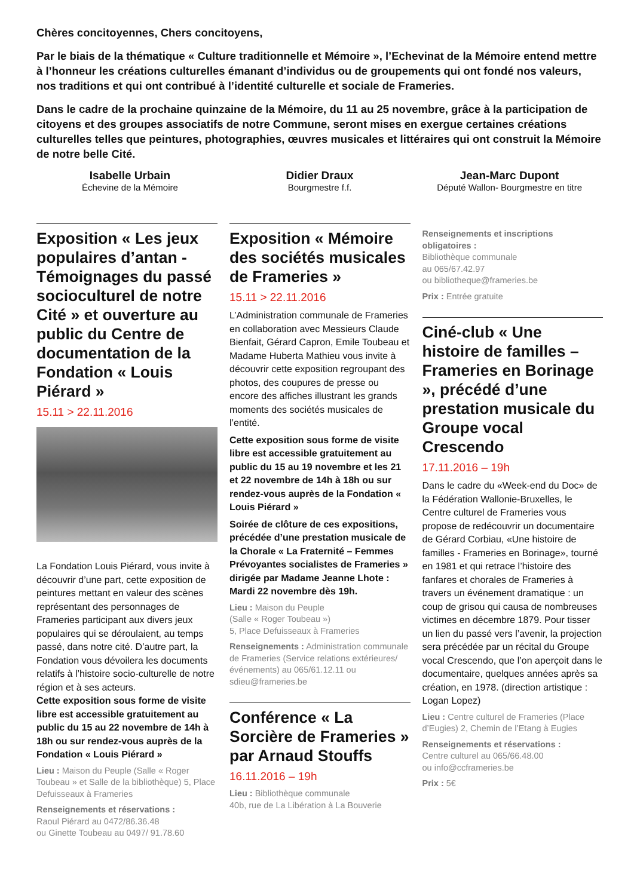Chères concitoyennes, Chers concitoyens,
Par le biais de la thématique « Culture traditionnelle et Mémoire », l’Echevinat de la Mémoire entend mettre à l’honneur les créations culturelles émanant d’individus ou de groupements qui ont fondé nos valeurs, nos traditions et qui ont contribué à l’identité culturelle et sociale de Frameries.
Dans le cadre de la prochaine quinzaine de la Mémoire, du 11 au 25 novembre, grâce à la participation de citoyens et des groupes associatifs de notre Commune, seront mises en exergue certaines créations culturelles telles que peintures, photographies, œuvres musicales et littéraires qui ont construit la Mémoire de notre belle Cité.
Isabelle Urbain
Échevine de la Mémoire
Didier Draux
Bourgmestre f.f.
Jean-Marc Dupont
Député Wallon- Bourgmestre en titre
Exposition « Les jeux populaires d’antan - Témoignages du passé socioculturel de notre Cité » et ouverture au public du Centre de documentation de la Fondation « Louis Piérard »
15.11 > 22.11.2016
La Fondation Louis Piérard, vous invite à découvrir d’une part, cette exposition de peintures mettant en valeur des scènes représentant des personnages de Frameries participant aux divers jeux populaires qui se déroulaient, au temps passé, dans notre cité. D’autre part, la Fondation vous dévoilera les documents relatifs à l’histoire socio-culturelle de notre région et à ses acteurs.
Cette exposition sous forme de visite libre est accessible gratuitement au public du 15 au 22 novembre de 14h à 18h ou sur rendez-vous auprès de la Fondation « Louis Piérard »
Lieu : Maison du Peuple (Salle « Roger Toubeau » et Salle de la bibliothèque) 5, Place Defuisseaux à Frameries
Renseignements et réservations :
Raoul Piérard au 0472/86.36.48
ou Ginette Toubeau au 0497/ 91.78.60
Exposition « Mémoire des sociétés musicales de Frameries »
15.11 > 22.11.2016
L’Administration communale de Frameries en collaboration avec Messieurs Claude Bienfait, Gérard Capron, Emile Toubeau et Madame Huberta Mathieu vous invite à découvrir cette exposition regroupant des photos, des coupures de presse ou encore des affiches illustrant les grands moments des sociétés musicales de l’entité.
Cette exposition sous forme de visite libre est accessible gratuitement au public du 15 au 19 novembre et les 21 et 22 novembre de 14h à 18h ou sur rendez-vous auprès de la Fondation « Louis Piérard »
Soirée de clôture de ces expositions, précédée d’une prestation musicale de la Chorale « La Fraternité – Femmes Prévoyantes socialistes de Frameries » dirigée par Madame Jeanne Lhote : Mardi 22 novembre dès 19h.
Lieu : Maison du Peuple
(Salle « Roger Toubeau »)
5, Place Defuisseaux à Frameries
Renseignements : Administration communale de Frameries (Service relations extérieures/ événements) au 065/61.12.11 ou sdieu@frameries.be
Conférence « La Sorcière de Frameries » par Arnaud Stouffs
16.11.2016 – 19h
Lieu : Bibliothèque communale
40b, rue de La Libération à La Bouverie
Renseignements et inscriptions obligatoires :
Bibliothèque communale
au 065/67.42.97
ou bibliotheque@frameries.be
Prix : Entrée gratuite
Ciné-club « Une histoire de familles – Frameries en Borinage », précédé d’une prestation musicale du Groupe vocal Crescendo
17.11.2016 – 19h
Dans le cadre du «Week-end du Doc» de la Fédération Wallonie-Bruxelles, le Centre culturel de Frameries vous propose de redécouvrir un documentaire de Gérard Corbiau, «Une histoire de familles - Frameries en Borinage», tourné en 1981 et qui retrace l’histoire des fanfares et chorales de Frameries à travers un événement dramatique : un coup de grisou qui causa de nombreuses victimes en décembre 1879. Pour tisser un lien du passé vers l’avenir, la projection sera précédée par un récital du Groupe vocal Crescendo, que l’on aperçoit dans le documentaire, quelques années après sa création, en 1978. (direction artistique : Logan Lopez)
Lieu : Centre culturel de Frameries (Place d’Eugies) 2, Chemin de l’Etang à Eugies
Renseignements et réservations :
Centre culturel au 065/66.48.00
ou info@ccframeries.be
Prix : 5€